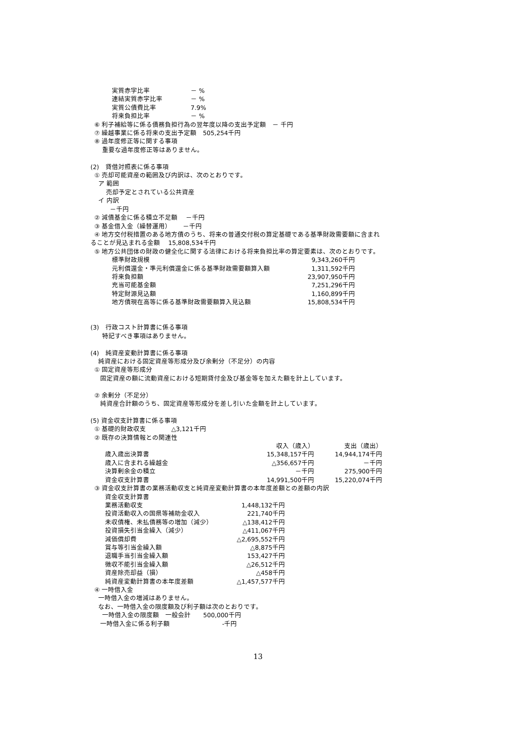| 実質赤字比率 | － % |
| 連結実質赤字比率 | － % |
| 実質公債費比率 | 7.9% |
| 将来負担比率 | － % |
⑥ 利子補給等に係る債務負担行為の翌年度以降の支出予定額　－ 千円
⑦ 繰越事業に係る将来の支出予定額　505,254千円
⑧ 過年度修正等に関する事項
重要な過年度修正等はありません。
(2)　貸借対照表に係る事項
① 売却可能資産の範囲及び内訳は、次のとおりです。
ア 範囲
売却予定とされている公共資産
イ 内訳
－千円
② 減債基金に係る積立不足額　 －千円
③ 基金借入金（繰替運用）　　 －千円
④ 地方交付税措置のある地方債のうち、将来の普通交付税の算定基礎である基準財政需要額に含まれ
ることが見込まれる金額　 15,808,534千円
⑤ 地方公共団体の財政の健全化に関する法律における将来負担比率の算定要素は、次のとおりです。
| 標準財政規模 | 9,343,260千円 |
| 元利償還金・準元利償還金に係る基準財政需要額算入額 | 1,311,592千円 |
| 将来負担額 | 23,907,950千円 |
| 充当可能基金額 | 7,251,296千円 |
| 特定財源見込額 | 1,160,899千円 |
| 地方債現在高等に係る基準財政需要額算入見込額 | 15,808,534千円 |
(3)　行政コスト計算書に係る事項
特記すべき事項はありません。
(4)　純資産変動計算書に係る事項
純資産における固定資産等形成分及び余剰分（不足分）の内容
① 固定資産等形成分
固定資産の額に流動資産における短期貸付金及び基金等を加えた額を計上しています。
② 余剰分（不足分）
純資産合計額のうち、固定資産等形成分を差し引いた金額を計上しています。
(5) 資金収支計算書に係る事項
① 基礎的財政収支　　　　△3,121千円
② 既存の決算情報との関連性
| | 収入（歳入） | 支出（歳出） |
| 歳入歳出決算書 | 15,348,157千円 | 14,944,174千円 |
| 歳入に含まれる繰越金 | △356,657千円 | －千円 |
| 決算剰余金の積立 | －千円 | 275,900千円 |
| 資金収支計算書 | 14,991,500千円 | 15,220,074千円 |
③ 資金収支計算書の業務活動収支と純資産変動計算書の本年度差額との差額の内訳
| 資金収支計算書 | |
| 業務活動収支 | 1,448,132千円 |
| 投資活動収入の国県等補助金収入 | 221,740千円 |
| 未収債権、未払債務等の増加（減少） | △138,412千円 |
| 投資損失引当金繰入（減少） | △411,067千円 |
| 減価償却費 | △2,695,552千円 |
| 賞与等引当金繰入額 | △8,875千円 |
| 退職手当引当金繰入額 | 153,427千円 |
| 徴収不能引当金繰入額 | △26,512千円 |
| 資産除売却益（損） | △458千円 |
| 純資産変動計算書の本年度差額 | △1,457,577千円 |
④ 一時借入金
一時借入金の増減はありません。
なお、一時借入金の限度額及び利子額は次のとおりです。
一時借入金の限度額　一般会計　　500,000千円
一時借入金に係る利子額　　　　　　　　 -千円
13